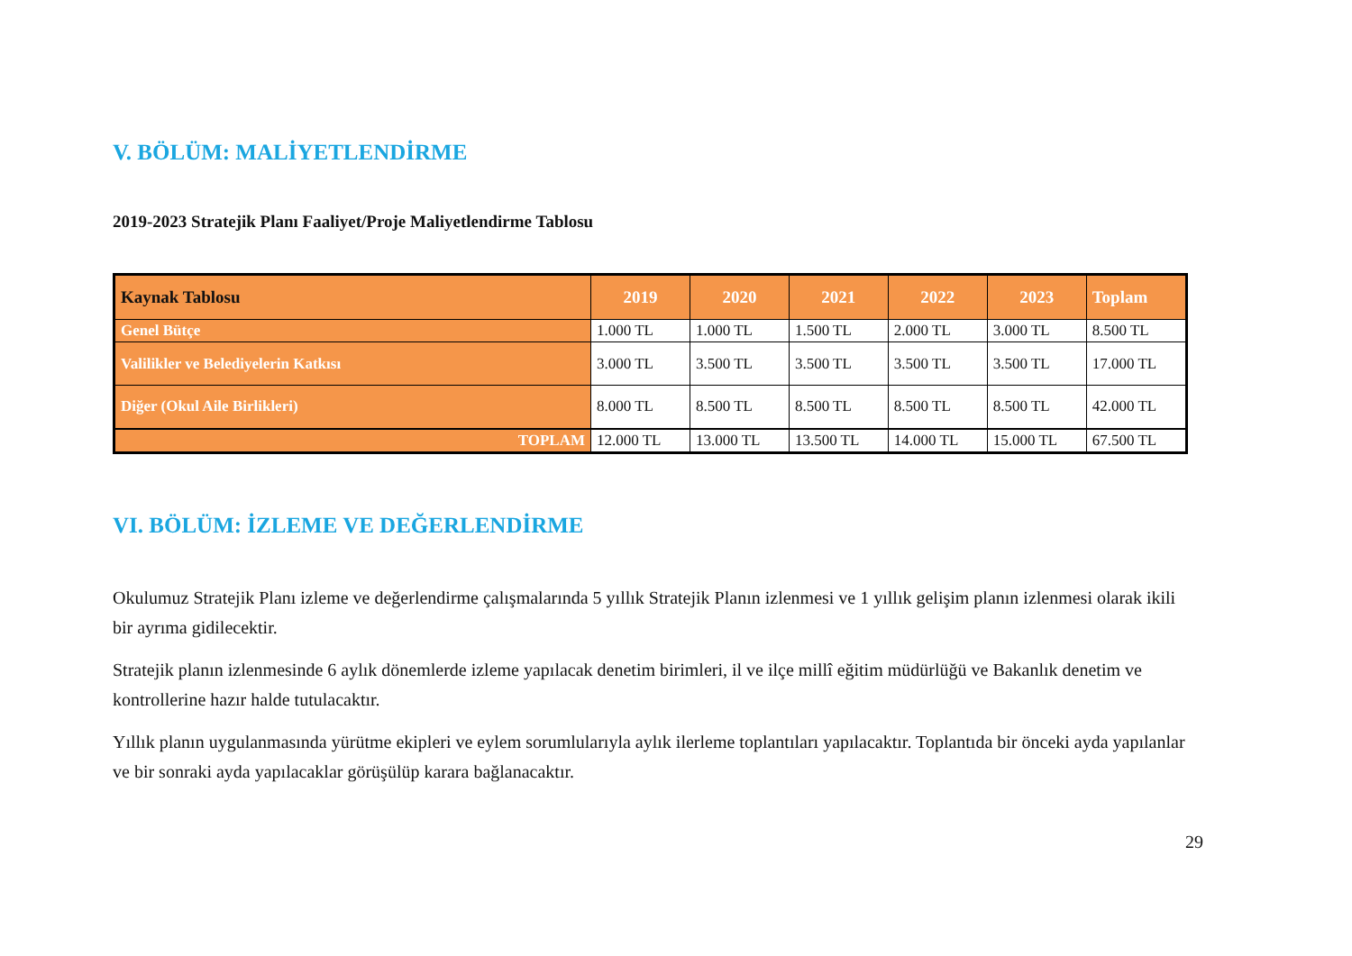V. BÖLÜM: MALİYETLENDİRME
2019-2023 Stratejik Planı Faaliyet/Proje Maliyetlendirme Tablosu
| Kaynak Tablosu | 2019 | 2020 | 2021 | 2022 | 2023 | Toplam |
| --- | --- | --- | --- | --- | --- | --- |
| Genel Bütçe | 1.000 TL | 1.000 TL | 1.500 TL | 2.000 TL | 3.000 TL | 8.500 TL |
| Valilikler ve Belediyelerin Katkısı | 3.000 TL | 3.500 TL | 3.500 TL | 3.500 TL | 3.500 TL | 17.000 TL |
| Diğer (Okul Aile Birlikleri) | 8.000 TL | 8.500 TL | 8.500 TL | 8.500 TL | 8.500 TL | 42.000 TL |
| TOPLAM | 12.000 TL | 13.000 TL | 13.500 TL | 14.000 TL | 15.000 TL | 67.500 TL |
VI. BÖLÜM: İZLEME VE DEĞERLENDİRME
Okulumuz Stratejik Planı izleme ve değerlendirme çalışmalarında 5 yıllık Stratejik Planın izlenmesi ve 1 yıllık gelişim planın izlenmesi olarak ikili bir ayrıma gidilecektir.
Stratejik planın izlenmesinde 6 aylık dönemlerde izleme yapılacak denetim birimleri, il ve ilçe millî eğitim müdürlüğü ve Bakanlık denetim ve kontrollerine hazır halde tutulacaktır.
Yıllık planın uygulanmasında yürütme ekipleri ve eylem sorumlularıyla aylık ilerleme toplantıları yapılacaktır. Toplantıda bir önceki ayda yapılanlar ve bir sonraki ayda yapılacaklar görüşülüp karara bağlanacaktır.
29